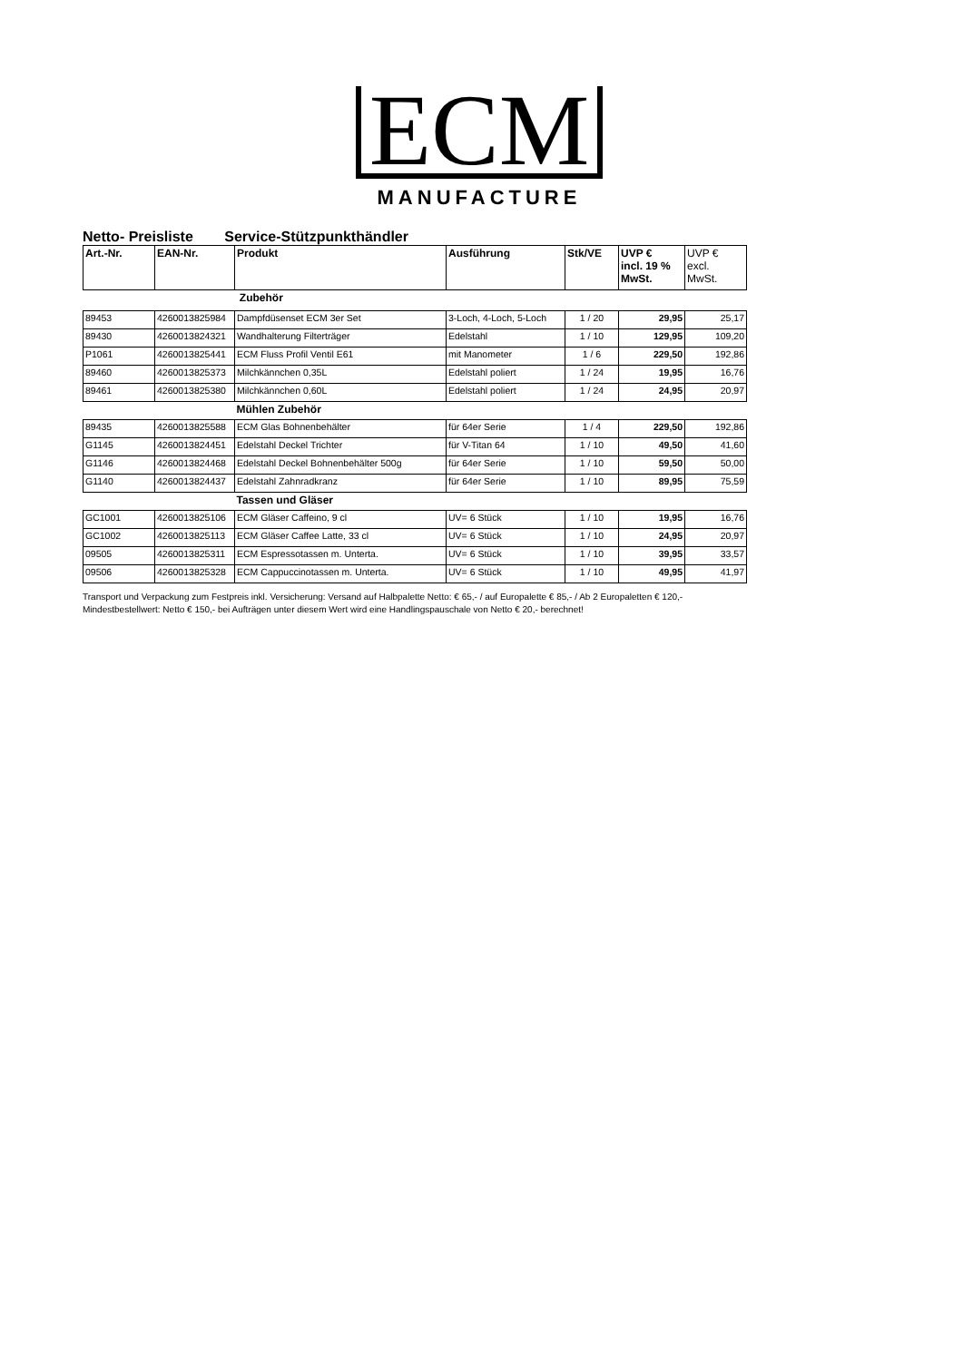ECM
MANUFACTURE
Netto- Preisliste Service-Stützpunkthändler
| Art.-Nr. | EAN-Nr. | Produkt | Ausführung | Stk/VE | UVP € incl. 19 % MwSt. | UVP € excl. MwSt. |
| --- | --- | --- | --- | --- | --- | --- |
| | | Zubehör | | | | |
| 89453 | 4260013825984 | Dampfdüsenset ECM 3er Set | 3-Loch, 4-Loch, 5-Loch | 1 / 20 | 29,95 | 25,17 |
| 89430 | 4260013824321 | Wandhalterung Filterträger | Edelstahl | 1 / 10 | 129,95 | 109,20 |
| P1061 | 4260013825441 | ECM Fluss Profil Ventil E61 | mit Manometer | 1 / 6 | 229,50 | 192,86 |
| 89460 | 4260013825373 | Milchkännchen 0,35L | Edelstahl poliert | 1 / 24 | 19,95 | 16,76 |
| 89461 | 4260013825380 | Milchkännchen 0,60L | Edelstahl poliert | 1 / 24 | 24,95 | 20,97 |
| | | Mühlen Zubehör | | | | |
| 89435 | 4260013825588 | ECM Glas Bohnenbehälter | für 64er Serie | 1 / 4 | 229,50 | 192,86 |
| G1145 | 4260013824451 | Edelstahl Deckel Trichter | für V-Titan 64 | 1 / 10 | 49,50 | 41,60 |
| G1146 | 4260013824468 | Edelstahl Deckel Bohnenbehälter 500g | für 64er Serie | 1 / 10 | 59,50 | 50,00 |
| G1140 | 4260013824437 | Edelstahl Zahnradkranz | für 64er Serie | 1 / 10 | 89,95 | 75,59 |
| | | Tassen und Gläser | | | | |
| GC1001 | 4260013825106 | ECM Gläser Caffeino, 9 cl | UV= 6 Stück | 1 / 10 | 19,95 | 16,76 |
| GC1002 | 4260013825113 | ECM Gläser Caffee Latte, 33 cl | UV= 6 Stück | 1 / 10 | 24,95 | 20,97 |
| 09505 | 4260013825311 | ECM Espressotassen m. Unterta. | UV= 6 Stück | 1 / 10 | 39,95 | 33,57 |
| 09506 | 4260013825328 | ECM Cappuccinotassen m. Unterta. | UV= 6 Stück | 1 / 10 | 49,95 | 41,97 |
Transport und Verpackung zum Festpreis inkl. Versicherung: Versand auf Halbpalette Netto: € 65,- / auf Europalette € 85,- / Ab 2 Europaletten € 120,-
Mindestbestellwert: Netto € 150,- bei Aufträgen unter diesem Wert wird eine Handlingspauschale von Netto € 20,- berechnet!